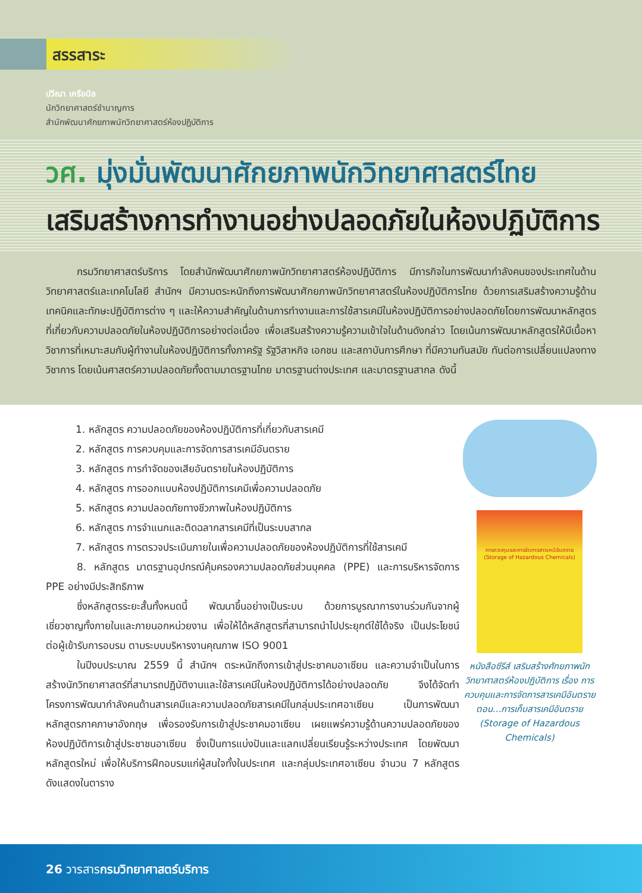สรรสาระ
ปวีณา เครือนิล
นักวิทยาศาสตร์ชำนาญการ
สำนักพัฒนาศักยภาพนักวิทยาศาสตร์ห้องปฏิบัติการ
วศ. มุ่งมั่นพัฒนาศักยภาพนักวิทยาศาสตร์ไทย
เสริมสร้างการทำงานอย่างปลอดภัยในห้องปฏิบัติการ
กรมวิทยาศาสตร์บริการ โดยสำนักพัฒนาศักยภาพนักวิทยาศาสตร์ห้องปฏิบัติการ มีภารกิจในการพัฒนากำลังคนของประเทศในด้านวิทยาศาสตร์และเทคโนโลยี สำนักฯ มีความตระหนักถึงการพัฒนาศักยภาพนักวิทยาศาสตร์ในห้องปฏิบัติการไทย ด้วยการเสริมสร้างความรู้ด้านเทคนิคและทักษะปฏิบัติการต่าง ๆ และให้ความสำคัญในด้านการทำงานและการใช้สารเคมีในห้องปฏิบัติการอย่างปลอดภัยโดยการพัฒนาหลักสูตรที่เกี่ยวกับความปลอดภัยในห้องปฏิบัติการอย่างต่อเนื่อง เพื่อเสริมสร้างความรู้ความเข้าใจในด้านดังกล่าว โดยเน้นการพัฒนาหลักสูตรให้มีเนื้อหาวิชาการที่เหมาะสมกับผู้ทำงานในห้องปฏิบัติการทั้งภาครัฐ รัฐวิสาหกิจ เอกชน และสถาบันการศึกษา ที่มีความทันสมัย ทันต่อการเปลี่ยนแปลงทางวิชาการ โดยเน้นศาสตร์ความปลอดภัยทั้งตามมาตรฐานไทย มาตรฐานต่างประเทศ และมาตรฐานสากล ดังนี้
1. หลักสูตร ความปลอดภัยของห้องปฏิบัติการที่เกี่ยวกับสารเคมี
2. หลักสูตร การควบคุมและการจัดการสารเคมีอันตราย
3. หลักสูตร การกำจัดของเสียอันตรายในห้องปฏิบัติการ
4. หลักสูตร การออกแบบห้องปฏิบัติการเคมีเพื่อความปลอดภัย
5. หลักสูตร ความปลอดภัยทางชีวภาพในห้องปฏิบัติการ
6. หลักสูตร การจำแนกและติดฉลากสารเคมีที่เป็นระบบสากล
7. หลักสูตร การตรวจประเมินภายในเพื่อความปลอดภัยของห้องปฏิบัติการที่ใช้สารเคมี
8. หลักสูตร มาตรฐานอุปกรณ์คุ้มครองความปลอดภัยส่วนบุคคล (PPE) และการบริหารจัดการ PPE อย่างมีประสิทธิภาพ
ซึ่งหลักสูตรระยะสั้นทั้งหมดนี้ พัฒนาขึ้นอย่างเป็นระบบ ด้วยการบูรณาการงานร่วมกันจากผู้เชี่ยวชาญทั้งภายในและภายนอกหน่วยงาน เพื่อให้ได้หลักสูตรที่สามารถนำไปประยุกต์ใช้ได้จริง เป็นประโยชน์ต่อผู้เข้ารับการอบรม ตามระบบบริหารงานคุณภาพ ISO 9001
ในปีงบประมาณ 2559 นี้ สำนักฯ ตระหนักถึงการเข้าสู่ประชาคมอาเซียน และความจำเป็นในการสร้างนักวิทยาศาสตร์ที่สามารถปฏิบัติงานและใช้สารเคมีในห้องปฏิบัติการได้อย่างปลอดภัย จึงได้จัดทำโครงการพัฒนากำลังคนด้านสารเคมีและความปลอดภัยสารเคมีในกลุ่มประเทศอาเซียน เป็นการพัฒนาหลักสูตรภาคภาษาอังกฤษ เพื่อรองรับการเข้าสู่ประชาคมอาเซียน เผยแพร่ความรู้ด้านความปลอดภัยของห้องปฏิบัติการเข้าสู่ประชาชนอาเซียน ซึ่งเป็นการแบ่งปันและแลกเปลี่ยนเรียนรู้ระหว่างประเทศ โดยพัฒนาหลักสูตรใหม่ เพื่อให้บริการฝึกอบรมแก่ผู้สนใจทั้งในประเทศ และกลุ่มประเทศอาเซียน จำนวน 7 หลักสูตร ดังแสดงในตาราง
การควบคุมและการจัดการสารเคมีอันตราย
(Storage of Hazardous Chemicals)
หนังสือซีรีส์ เสริมสร้างศักยภาพนักวิทยาศาสตร์ห้องปฏิบัติการ เรื่อง การควบคุมและการจัดการสารเคมีอันตราย ตอน...การเก็บสารเคมีอันตราย (Storage of Hazardous Chemicals)
26 วารสารกรมวิทยาศาสตร์บริการ